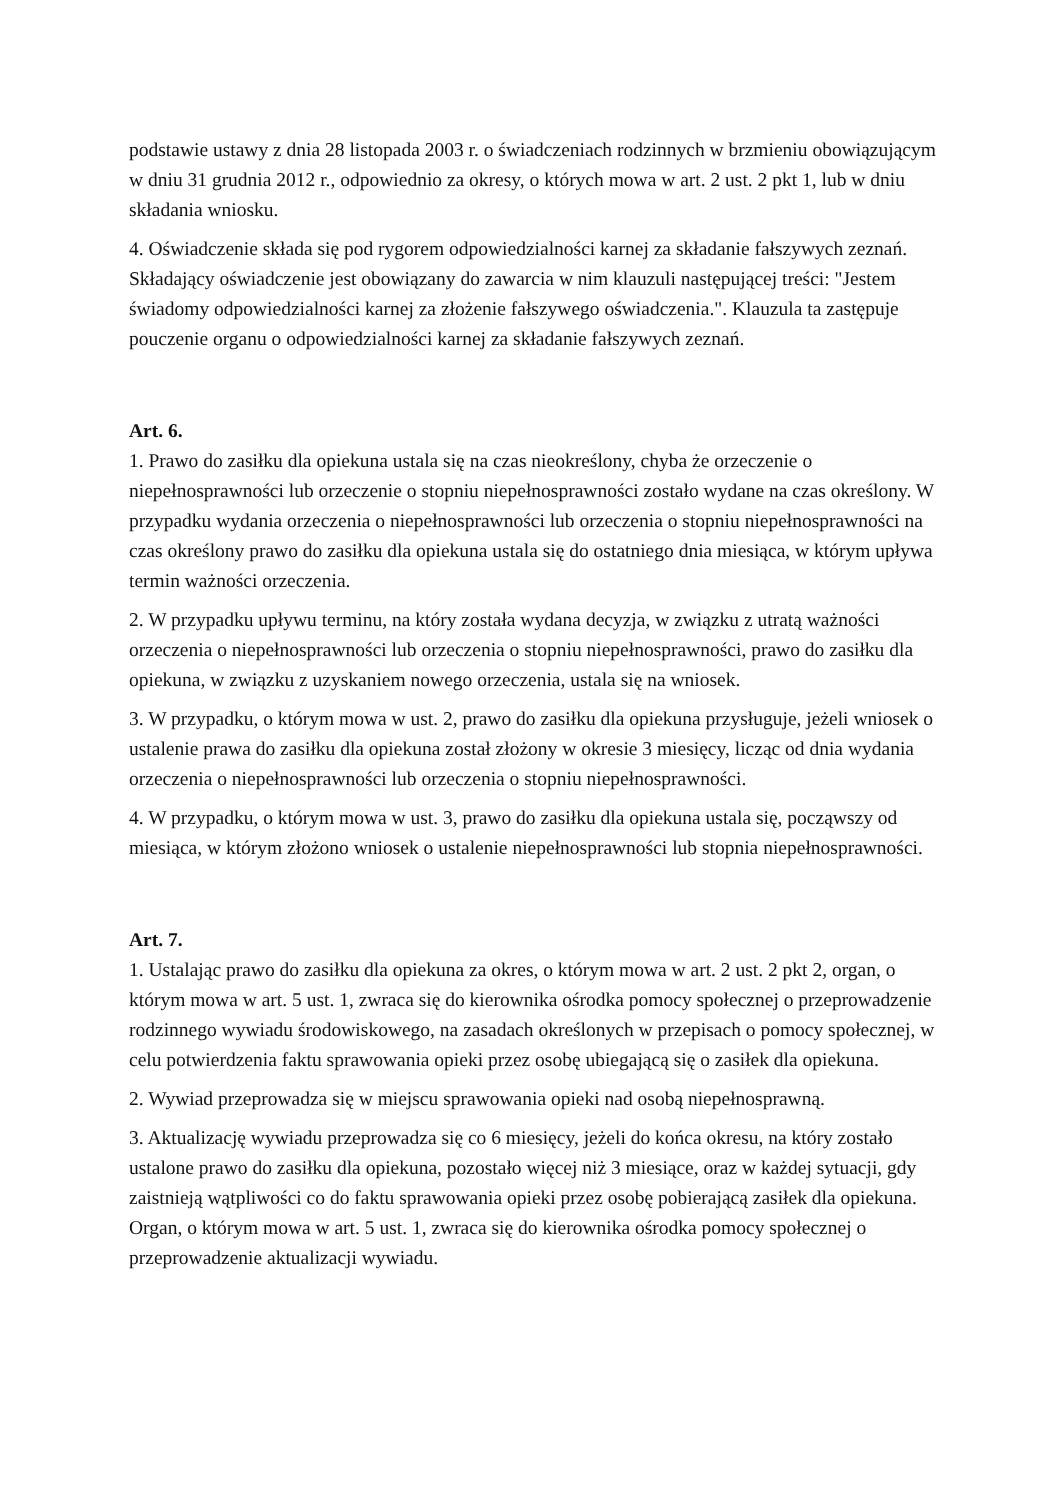podstawie ustawy z dnia 28 listopada 2003 r. o świadczeniach rodzinnych w brzmieniu obowiązującym w dniu 31 grudnia 2012 r., odpowiednio za okresy, o których mowa w art. 2 ust. 2 pkt 1, lub w dniu składania wniosku.
4. Oświadczenie składa się pod rygorem odpowiedzialności karnej za składanie fałszywych zeznań. Składający oświadczenie jest obowiązany do zawarcia w nim klauzuli następującej treści: "Jestem świadomy odpowiedzialności karnej za złożenie fałszywego oświadczenia.". Klauzula ta zastępuje pouczenie organu o odpowiedzialności karnej za składanie fałszywych zeznań.
Art. 6.
1. Prawo do zasiłku dla opiekuna ustala się na czas nieokreślony, chyba że orzeczenie o niepełnosprawności lub orzeczenie o stopniu niepełnosprawności zostało wydane na czas określony. W przypadku wydania orzeczenia o niepełnosprawności lub orzeczenia o stopniu niepełnosprawności na czas określony prawo do zasiłku dla opiekuna ustala się do ostatniego dnia miesiąca, w którym upływa termin ważności orzeczenia.
2. W przypadku upływu terminu, na który została wydana decyzja, w związku z utratą ważności orzeczenia o niepełnosprawności lub orzeczenia o stopniu niepełnosprawności, prawo do zasiłku dla opiekuna, w związku z uzyskaniem nowego orzeczenia, ustala się na wniosek.
3. W przypadku, o którym mowa w ust. 2, prawo do zasiłku dla opiekuna przysługuje, jeżeli wniosek o ustalenie prawa do zasiłku dla opiekuna został złożony w okresie 3 miesięcy, licząc od dnia wydania orzeczenia o niepełnosprawności lub orzeczenia o stopniu niepełnosprawności.
4. W przypadku, o którym mowa w ust. 3, prawo do zasiłku dla opiekuna ustala się, począwszy od miesiąca, w którym złożono wniosek o ustalenie niepełnosprawności lub stopnia niepełnosprawności.
Art. 7.
1. Ustalając prawo do zasiłku dla opiekuna za okres, o którym mowa w art. 2 ust. 2 pkt 2, organ, o którym mowa w art. 5 ust. 1, zwraca się do kierownika ośrodka pomocy społecznej o przeprowadzenie rodzinnego wywiadu środowiskowego, na zasadach określonych w przepisach o pomocy społecznej, w celu potwierdzenia faktu sprawowania opieki przez osobę ubiegającą się o zasiłek dla opiekuna.
2. Wywiad przeprowadza się w miejscu sprawowania opieki nad osobą niepełnosprawną.
3. Aktualizację wywiadu przeprowadza się co 6 miesięcy, jeżeli do końca okresu, na który zostało ustalone prawo do zasiłku dla opiekuna, pozostało więcej niż 3 miesiące, oraz w każdej sytuacji, gdy zaistnieją wątpliwości co do faktu sprawowania opieki przez osobę pobierającą zasiłek dla opiekuna. Organ, o którym mowa w art. 5 ust. 1, zwraca się do kierownika ośrodka pomocy społecznej o przeprowadzenie aktualizacji wywiadu.